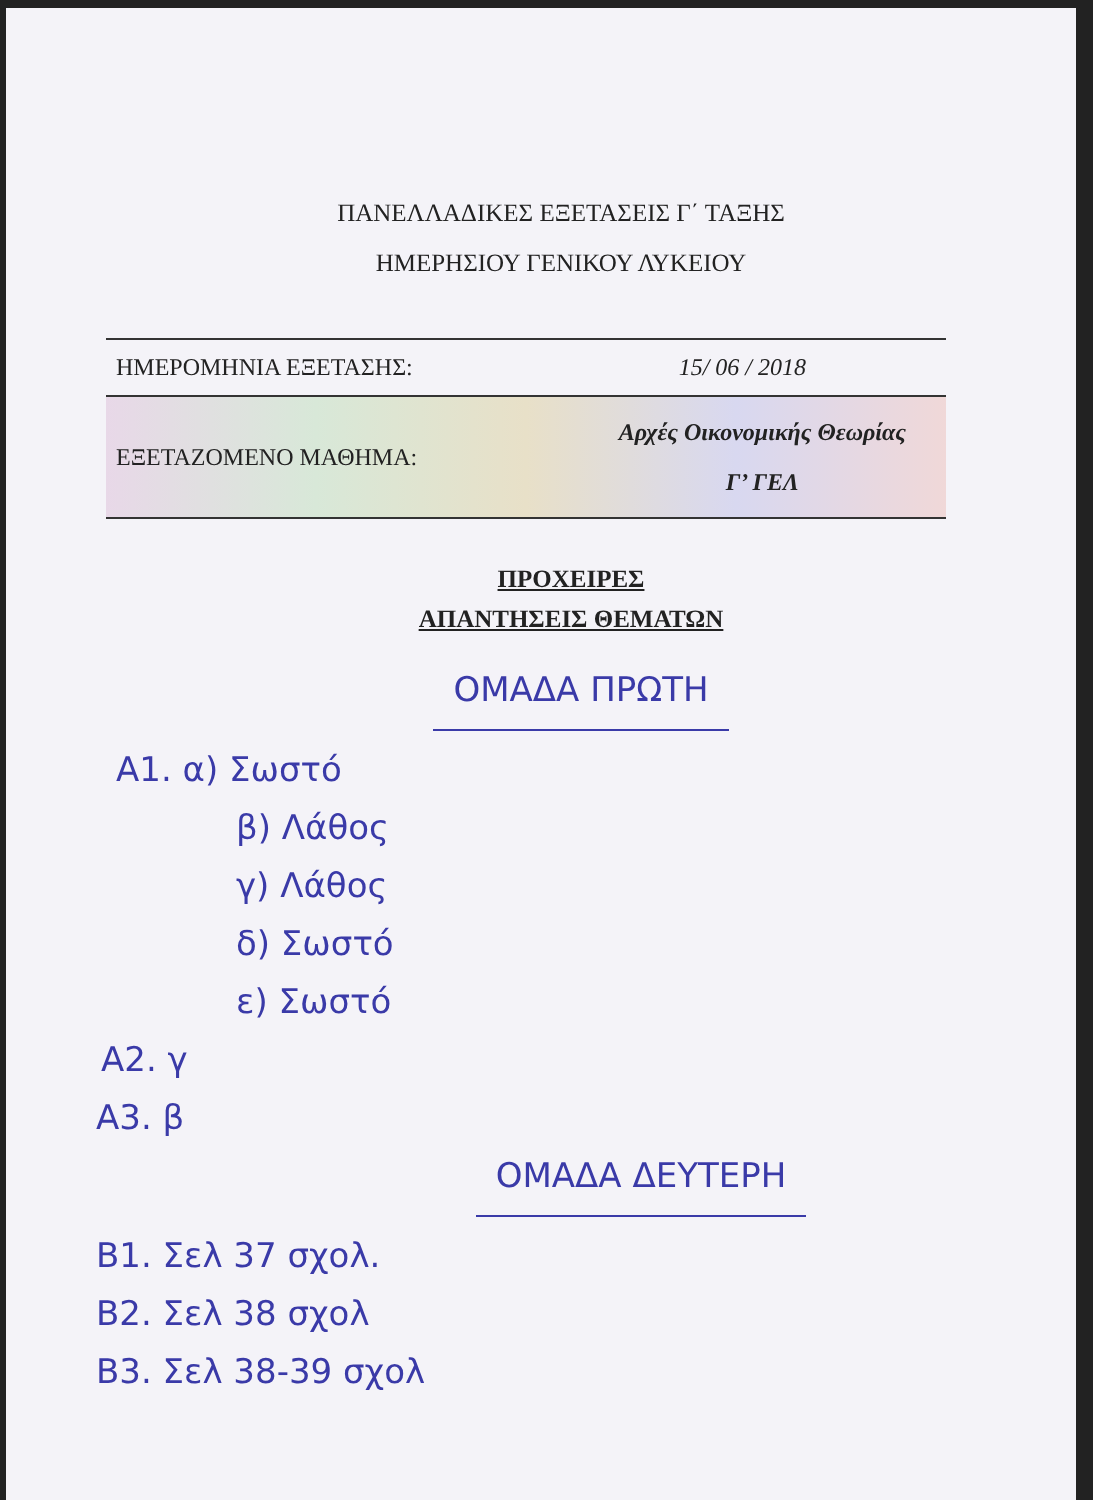ΠΑΝΕΛΛΑΔΙΚΕΣ ΕΞΕΤΑΣΕΙΣ Γ΄ ΤΑΞΗΣ
ΗΜΕΡΗΣΙΟΥ ΓΕΝΙΚΟΥ ΛΥΚΕΙΟΥ
ΗΜΕΡΟΜΗΝΙΑ ΕΞΕΤΑΣΗΣ: 15/ 06 / 2018
ΕΞΕΤΑΖΟΜΕΝΟ ΜΑΘΗΜΑ: Αρχές Οικονομικής Θεωρίας
Γ’ ΓΕΛ
ΠΡΟΧΕΙΡΕΣ
ΑΠΑΝΤΗΣΕΙΣ ΘΕΜΑΤΩΝ
ΟΜΑΔΑ ΠΡΩΤΗ
Α1. α) Σωστό
β) Λάθος
γ) Λάθος
δ) Σωστό
ε) Σωστό
Α2. γ
Α3. β
ΟΜΑΔΑ ΔΕΥΤΕΡΗ
Β1. Σελ 37 σχολ.
Β2. Σελ 38 σχολ
Β3. Σελ 38-39 σχολ